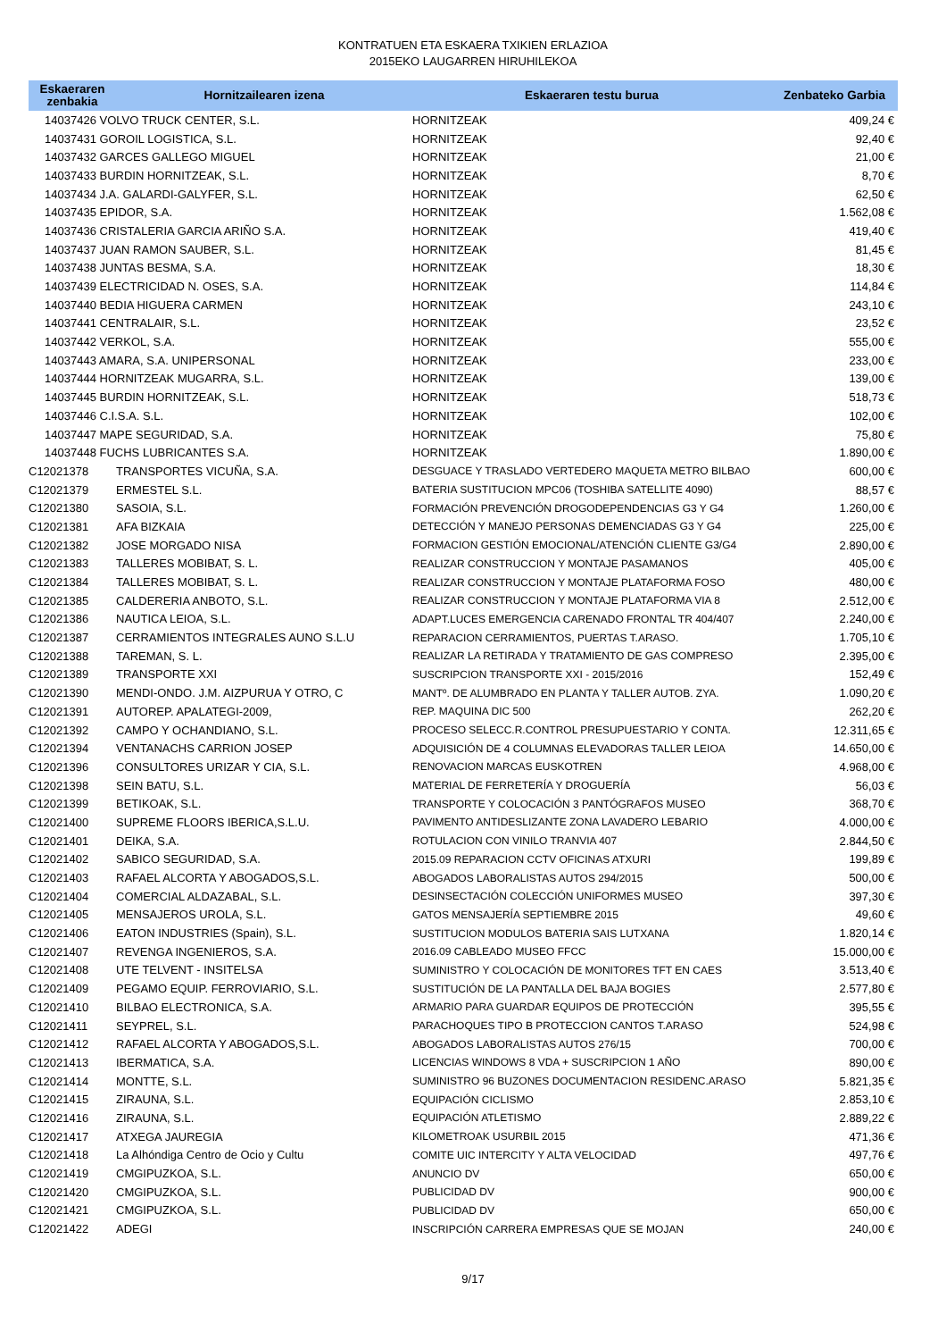KONTRATUEN ETA ESKAERA TXIKIEN ERLAZIOA
2015EKO LAUGARREN HIRUHILEKOA
| Eskaeraren zenbakia | Hornitzailearen izena | Eskaeraren testu burua | Zenbateko Garbia |
| --- | --- | --- | --- |
| 14037426 VOLVO TRUCK CENTER, S.L. | | HORNITZEAK | 409,24 € |
| 14037431 GOROIL LOGISTICA, S.L. | | HORNITZEAK | 92,40 € |
| 14037432 GARCES GALLEGO MIGUEL | | HORNITZEAK | 21,00 € |
| 14037433 BURDIN HORNITZEAK, S.L. | | HORNITZEAK | 8,70 € |
| 14037434 J.A. GALARDI-GALYFER, S.L. | | HORNITZEAK | 62,50 € |
| 14037435 EPIDOR, S.A. | | HORNITZEAK | 1.562,08 € |
| 14037436 CRISTALERIA GARCIA ARIÑO S.A. | | HORNITZEAK | 419,40 € |
| 14037437 JUAN RAMON SAUBER, S.L. | | HORNITZEAK | 81,45 € |
| 14037438 JUNTAS BESMA, S.A. | | HORNITZEAK | 18,30 € |
| 14037439 ELECTRICIDAD N. OSES, S.A. | | HORNITZEAK | 114,84 € |
| 14037440 BEDIA HIGUERA CARMEN | | HORNITZEAK | 243,10 € |
| 14037441 CENTRALAIR, S.L. | | HORNITZEAK | 23,52 € |
| 14037442 VERKOL, S.A. | | HORNITZEAK | 555,00 € |
| 14037443 AMARA, S.A. UNIPERSONAL | | HORNITZEAK | 233,00 € |
| 14037444 HORNITZEAK MUGARRA, S.L. | | HORNITZEAK | 139,00 € |
| 14037445 BURDIN HORNITZEAK, S.L. | | HORNITZEAK | 518,73 € |
| 14037446 C.I.S.A. S.L. | | HORNITZEAK | 102,00 € |
| 14037447 MAPE SEGURIDAD, S.A. | | HORNITZEAK | 75,80 € |
| 14037448 FUCHS LUBRICANTES S.A. | | HORNITZEAK | 1.890,00 € |
| C12021378 | TRANSPORTES VICUÑA, S.A. | DESGUACE Y TRASLADO VERTEDERO MAQUETA METRO BILBAO | 600,00 € |
| C12021379 | ERMESTEL S.L. | BATERIA SUSTITUCION MPC06 (TOSHIBA SATELLITE 4090) | 88,57 € |
| C12021380 | SASOIA, S.L. | FORMACIÓN PREVENCIÓN DROGODEPENDENCIAS G3 Y G4 | 1.260,00 € |
| C12021381 | AFA BIZKAIA | DETECCIÓN Y MANEJO PERSONAS DEMENCIADAS G3 Y G4 | 225,00 € |
| C12021382 | JOSE MORGADO NISA | FORMACION GESTIÓN EMOCIONAL/ATENCIÓN CLIENTE G3/G4 | 2.890,00 € |
| C12021383 | TALLERES MOBIBAT, S. L. | REALIZAR CONSTRUCCION Y MONTAJE PASAMANOS | 405,00 € |
| C12021384 | TALLERES MOBIBAT, S. L. | REALIZAR CONSTRUCCION Y MONTAJE PLATAFORMA FOSO | 480,00 € |
| C12021385 | CALDERERIA ANBOTO, S.L. | REALIZAR CONSTRUCCION Y MONTAJE PLATAFORMA VIA 8 | 2.512,00 € |
| C12021386 | NAUTICA LEIOA, S.L. | ADAPT.LUCES EMERGENCIA CARENADO FRONTAL TR 404/407 | 2.240,00 € |
| C12021387 | CERRAMIENTOS INTEGRALES AUNO S.L.U | REPARACION CERRAMIENTOS, PUERTAS T.ARASO. | 1.705,10 € |
| C12021388 | TAREMAN, S. L. | REALIZAR LA RETIRADA Y TRATAMIENTO DE GAS COMPRESO | 2.395,00 € |
| C12021389 | TRANSPORTE XXI | SUSCRIPCION TRANSPORTE XXI - 2015/2016 | 152,49 € |
| C12021390 | MENDI-ONDO. J.M. AIZPURUA Y OTRO, C | MANTº. DE ALUMBRADO EN PLANTA Y TALLER AUTOB. ZYA. | 1.090,20 € |
| C12021391 | AUTOREP. APALATEGI-2009, | REP. MAQUINA DIC 500 | 262,20 € |
| C12021392 | CAMPO Y OCHANDIANO, S.L. | PROCESO SELECC.R.CONTROL PRESUPUESTARIO Y CONTA. | 12.311,65 € |
| C12021394 | VENTANACHS CARRION JOSEP | ADQUISICIÓN DE 4 COLUMNAS ELEVADORAS TALLER LEIOA | 14.650,00 € |
| C12021396 | CONSULTORES URIZAR Y CIA, S.L. | RENOVACION MARCAS EUSKOTREN | 4.968,00 € |
| C12021398 | SEIN BATU, S.L. | MATERIAL DE FERRETERÍA Y DROGUERÍA | 56,03 € |
| C12021399 | BETIKOAK, S.L. | TRANSPORTE Y COLOCACIÓN 3 PANTÓGRAFOS MUSEO | 368,70 € |
| C12021400 | SUPREME FLOORS IBERICA,S.L.U. | PAVIMENTO ANTIDESLIZANTE ZONA LAVADERO LEBARIO | 4.000,00 € |
| C12021401 | DEIKA, S.A. | ROTULACION CON VINILO TRANVIA 407 | 2.844,50 € |
| C12021402 | SABICO SEGURIDAD, S.A. | 2015.09 REPARACION CCTV OFICINAS ATXURI | 199,89 € |
| C12021403 | RAFAEL ALCORTA Y ABOGADOS,S.L. | ABOGADOS LABORALISTAS AUTOS 294/2015 | 500,00 € |
| C12021404 | COMERCIAL ALDAZABAL, S.L. | DESINSECTACIÓN COLECCIÓN UNIFORMES MUSEO | 397,30 € |
| C12021405 | MENSAJEROS UROLA, S.L. | GATOS MENSAJERÍA SEPTIEMBRE 2015 | 49,60 € |
| C12021406 | EATON INDUSTRIES (Spain), S.L. | SUSTITUCION MODULOS BATERIA SAIS LUTXANA | 1.820,14 € |
| C12021407 | REVENGA INGENIEROS, S.A. | 2016.09 CABLEADO MUSEO FFCC | 15.000,00 € |
| C12021408 | UTE TELVENT - INSITELSA | SUMINISTRO Y COLOCACIÓN DE MONITORES TFT EN CAES | 3.513,40 € |
| C12021409 | PEGAMO EQUIP. FERROVIARIO, S.L. | SUSTITUCIÓN DE LA PANTALLA DEL BAJA BOGIES | 2.577,80 € |
| C12021410 | BILBAO ELECTRONICA, S.A. | ARMARIO PARA GUARDAR EQUIPOS DE PROTECCIÓN | 395,55 € |
| C12021411 | SEYPREL, S.L. | PARACHOQUES TIPO B PROTECCION CANTOS T.ARASO | 524,98 € |
| C12021412 | RAFAEL ALCORTA Y ABOGADOS,S.L. | ABOGADOS LABORALISTAS AUTOS 276/15 | 700,00 € |
| C12021413 | IBERMATICA, S.A. | LICENCIAS WINDOWS 8 VDA + SUSCRIPCION 1 AÑO | 890,00 € |
| C12021414 | MONTTE, S.L. | SUMINISTRO 96 BUZONES DOCUMENTACION RESIDENC.ARASO | 5.821,35 € |
| C12021415 | ZIRAUNA, S.L. | EQUIPACIÓN CICLISMO | 2.853,10 € |
| C12021416 | ZIRAUNA, S.L. | EQUIPACIÓN ATLETISMO | 2.889,22 € |
| C12021417 | ATXEGA JAUREGIA | KILOMETROAK USURBIL 2015 | 471,36 € |
| C12021418 | La Alhóndiga Centro de Ocio y Cultu | COMITE UIC INTERCITY Y ALTA VELOCIDAD | 497,76 € |
| C12021419 | CMGIPUZKOA, S.L. | ANUNCIO DV | 650,00 € |
| C12021420 | CMGIPUZKOA, S.L. | PUBLICIDAD DV | 900,00 € |
| C12021421 | CMGIPUZKOA, S.L. | PUBLICIDAD DV | 650,00 € |
| C12021422 | ADEGI | INSCRIPCIÓN CARRERA EMPRESAS QUE SE MOJAN | 240,00 € |
9/17